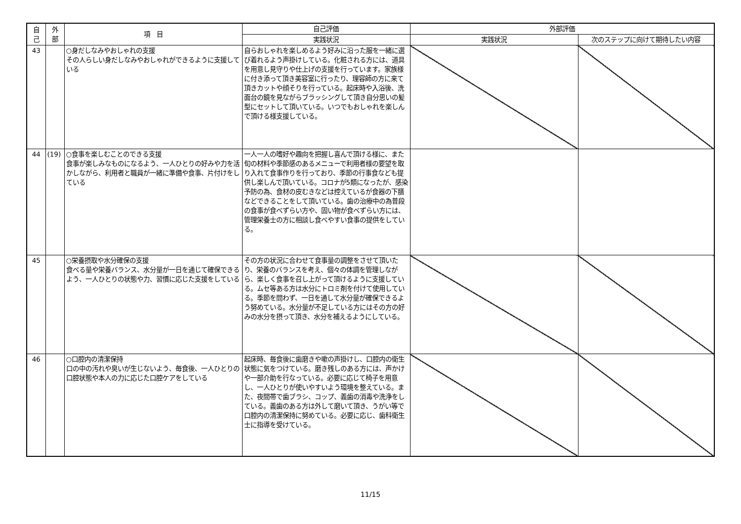| 自 己 | 外 部 | 項 目 | 自己評価 | 外部評価 | |
| --- | --- | --- | --- | --- | --- |
| | | | 実践状況 | 実践状況 | 次のステップに向けて期待したい内容 |
| 43 | | ○身だしなみやおしゃれの支援 その人らしい身だしなみやおしゃれができるように支援している | 自らおしゃれを楽しめるよう好みに沿った服を一緒に選び着れるよう声掛けしている。化粧される方には、道具を用意し見守りや仕上げの支援を行っています。家族様に付き添って頂き美容室に行ったり、理容師の方に来て頂きカットや顔そりを行っている。起床時や入浴後、洗面台の鏡を見ながらブラッシングして頂き自分思いの髪型にセットして頂いている。いつでもおしゃれを楽しんで頂ける様支援している。 | | |
| 44 | (19) | ○食事を楽しむことのできる支援 食事が楽しみなものになるよう、一人ひとりの好みや力を活かしながら、利用者と職員が一緒に準備や食事、片付けをしている | 一人一人の嗜好や趣向を把握し喜んで頂ける様に、また旬の材料や季節感のあるメニューで利用者様の要望を取り入れて食事作りを行っており、季節の行事食なども提供し楽しんで頂いている。コロナが5類になったが、感染予防の為、食材の皮むきなどは控えているが食器の下膳などできることをして頂いている。歯の治療中の為普段の食事が食べずらい方や、固い物が食べずらい方には、管理栄養士の方に相談し食べやすい食事の提供をしている。 | | |
| 45 | | ○栄養摂取や水分確保の支援 食べる量や栄養バランス、水分量が一日を通じて確保できるよう、一人ひとりの状態や力、習慣に応じた支援をしている | その方の状況に合わせて食事量の調整をさせて頂いたり、栄養のバランスを考え、個々の体調を管理しながら、楽しく食事を召し上がって頂けるように支援している。ムセ等ある方は水分にトロミ剤を付けて使用している。季節を問わず、一日を通して水分量が確保できるよう努めている。水分量が不足している方にはその方の好みの水分を摂って頂き、水分を補えるようにしている。 | | |
| 46 | | ○口腔内の清潔保持 口の中の汚れや臭いが生じないよう、毎食後、一人ひとりの口腔状態や本人の力に応じた口腔ケアをしている | 起床時、毎食後に歯磨きや嗽の声掛けし、口腔内の衛生状態に気をつけている。磨き残しのある方には、声かけや一部介助を行なっている。必要に応じて椅子を用意し、一人ひとりが使いやすいよう環境を整えている。また、夜間帯で歯ブラシ、コップ、義歯の消毒や洗浄をしている。義歯のある方は外して磨いて頂き、うがい等で口腔内の清潔保持に努めている。必要に応じ、歯科衛生士に指導を受けている。 | | |
11/15